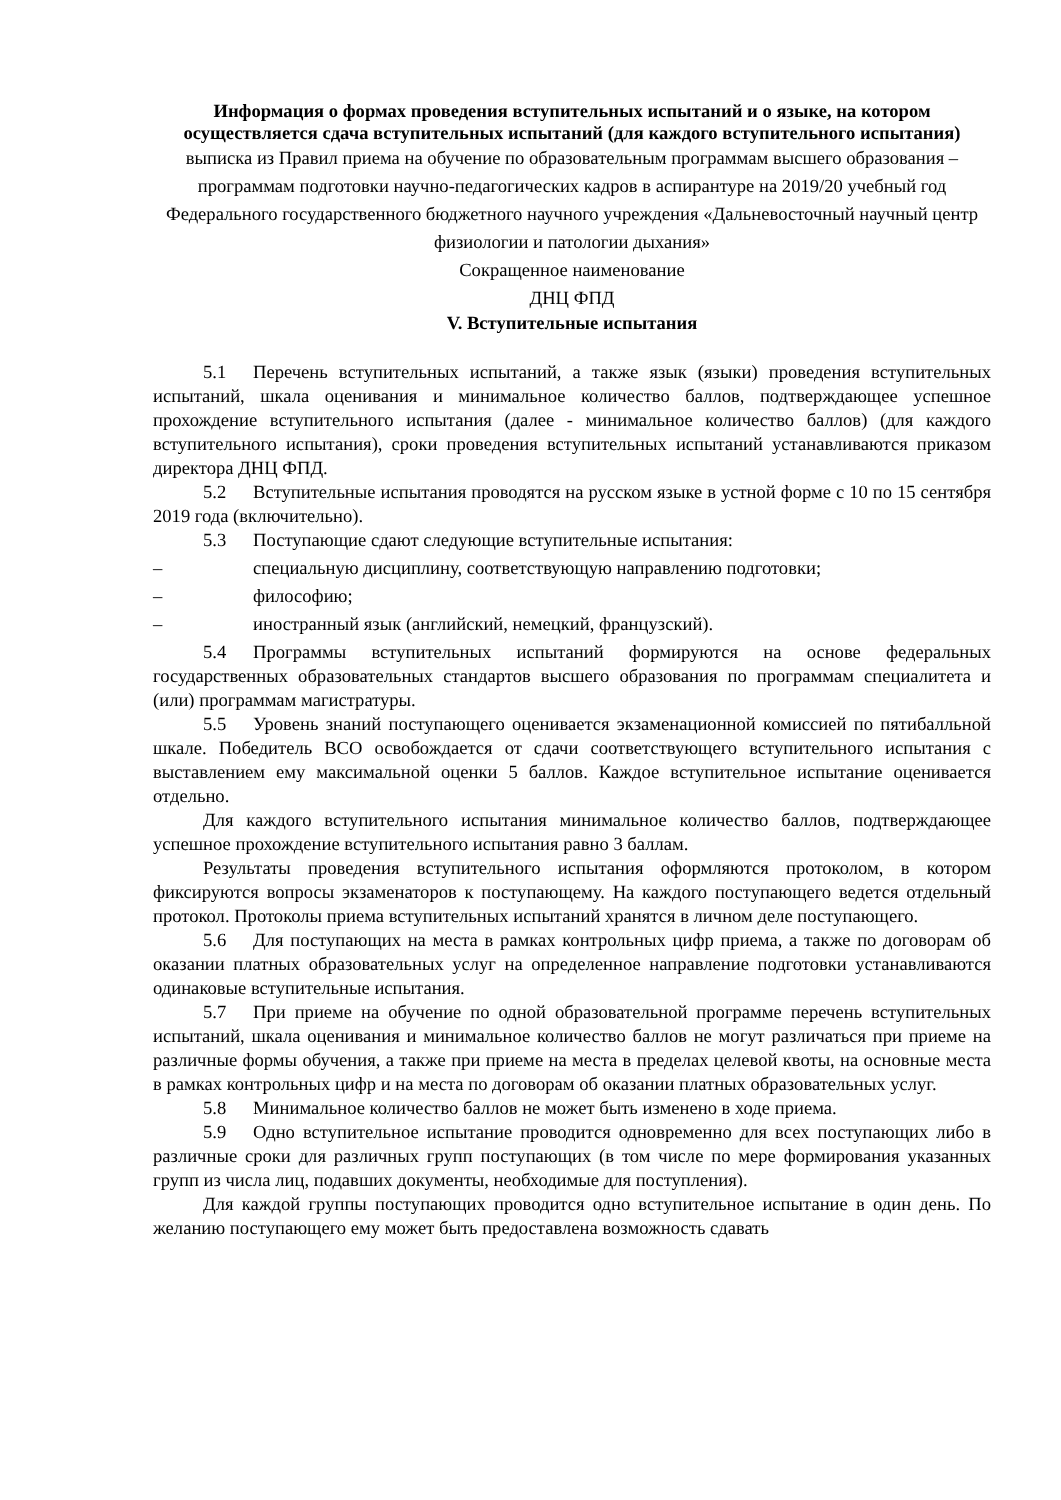Информация о формах проведения вступительных испытаний и о языке, на котором осуществляется сдача вступительных испытаний (для каждого вступительного испытания)
выписка из Правил приема на обучение по образовательным программам высшего образования – программам подготовки научно-педагогических кадров в аспирантуре на 2019/20 учебный год
Федерального государственного бюджетного научного учреждения «Дальневосточный научный центр физиологии и патологии дыхания»
Сокращенное наименование
ДНЦ ФПД
V. Вступительные испытания
5.1 Перечень вступительных испытаний, а также язык (языки) проведения вступительных испытаний, шкала оценивания и минимальное количество баллов, подтверждающее успешное прохождение вступительного испытания (далее - минимальное количество баллов) (для каждого вступительного испытания), сроки проведения вступительных испытаний устанавливаются приказом директора ДНЦ ФПД.
5.2 Вступительные испытания проводятся на русском языке в устной форме с 10 по 15 сентября 2019 года (включительно).
5.3 Поступающие сдают следующие вступительные испытания:
– специальную дисциплину, соответствующую направлению подготовки;
– философию;
– иностранный язык (английский, немецкий, французский).
5.4 Программы вступительных испытаний формируются на основе федеральных государственных образовательных стандартов высшего образования по программам специалитета и (или) программам магистратуры.
5.5 Уровень знаний поступающего оценивается экзаменационной комиссией по пятибалльной шкале. Победитель ВСО освобождается от сдачи соответствующего вступительного испытания с выставлением ему максимальной оценки 5 баллов. Каждое вступительное испытание оценивается отдельно.
Для каждого вступительного испытания минимальное количество баллов, подтверждающее успешное прохождение вступительного испытания равно 3 баллам.
Результаты проведения вступительного испытания оформляются протоколом, в котором фиксируются вопросы экзаменаторов к поступающему. На каждого поступающего ведется отдельный протокол. Протоколы приема вступительных испытаний хранятся в личном деле поступающего.
5.6 Для поступающих на места в рамках контрольных цифр приема, а также по договорам об оказании платных образовательных услуг на определенное направление подготовки устанавливаются одинаковые вступительные испытания.
5.7 При приеме на обучение по одной образовательной программе перечень вступительных испытаний, шкала оценивания и минимальное количество баллов не могут различаться при приеме на различные формы обучения, а также при приеме на места в пределах целевой квоты, на основные места в рамках контрольных цифр и на места по договорам об оказании платных образовательных услуг.
5.8 Минимальное количество баллов не может быть изменено в ходе приема.
5.9 Одно вступительное испытание проводится одновременно для всех поступающих либо в различные сроки для различных групп поступающих (в том числе по мере формирования указанных групп из числа лиц, подавших документы, необходимые для поступления).
Для каждой группы поступающих проводится одно вступительное испытание в один день. По желанию поступающего ему может быть предоставлена возможность сдавать